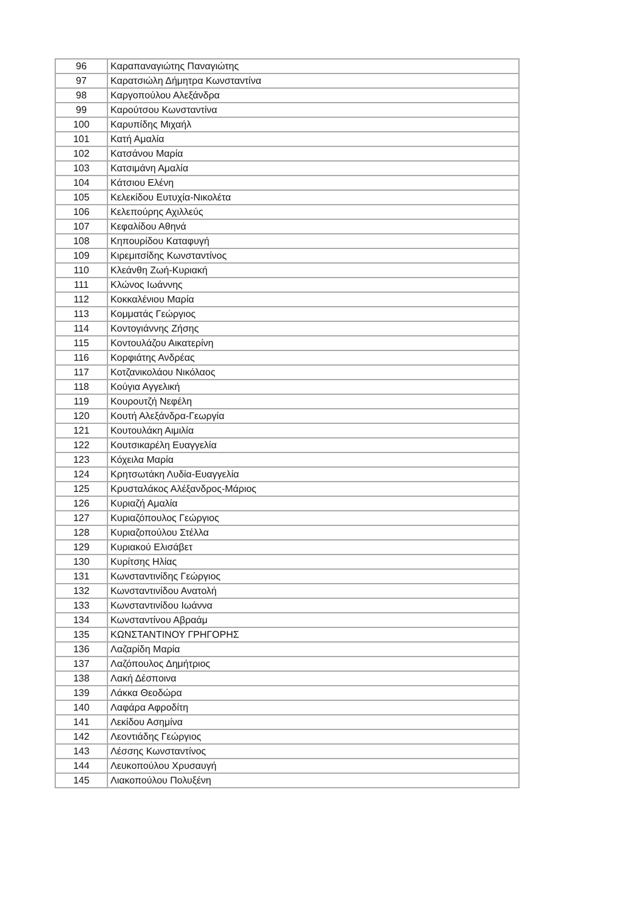| 96 | Καραπαναγιώτης Παναγιώτης |
| 97 | Καρατσιώλη Δήμητρα Κωνσταντίνα |
| 98 | Καργοπούλου Αλεξάνδρα |
| 99 | Καρούτσου Κωνσταντίνα |
| 100 | Καρυπίδης Μιχαήλ |
| 101 | Κατή Αμαλία |
| 102 | Κατσάνου Μαρία |
| 103 | Κατσιμάνη Αμαλία |
| 104 | Κάτσιου Ελένη |
| 105 | Κελεκίδου Ευτυχία-Νικολέτα |
| 106 | Κελεπούρης Αχιλλεύς |
| 107 | Κεφαλίδου Αθηνά |
| 108 | Κηπουρίδου Καταφυγή |
| 109 | Κιρεμιτσίδης Κωνσταντίνος |
| 110 | Κλεάνθη Ζωή-Κυριακή |
| 111 | Κλώνος Ιωάννης |
| 112 | Κοκκαλένιου Μαρία |
| 113 | Κομματάς Γεώργιος |
| 114 | Κοντογιάννης Ζήσης |
| 115 | Κοντουλάζου Αικατερίνη |
| 116 | Κορφιάτης Ανδρέας |
| 117 | Κοτζανικολάου Νικόλαος |
| 118 | Κούγια Αγγελική |
| 119 | Κουρουτζή Νεφέλη |
| 120 | Κουτή Αλεξάνδρα-Γεωργία |
| 121 | Κουτουλάκη Αιμιλία |
| 122 | Κουτσικαρέλη Ευαγγελία |
| 123 | Κόχειλα Μαρία |
| 124 | Κρητσωτάκη Λυδία-Ευαγγελία |
| 125 | Κρυσταλάκος Αλέξανδρος-Μάριος |
| 126 | Κυριαζή Αμαλία |
| 127 | Κυριαζόπουλος Γεώργιος |
| 128 | Κυριαζοπούλου Στέλλα |
| 129 | Κυριακού Ελισάβετ |
| 130 | Κυρίτσης Ηλίας |
| 131 | Κωνσταντινίδης Γεώργιος |
| 132 | Κωνσταντινίδου Ανατολή |
| 133 | Κωνσταντινίδου Ιωάννα |
| 134 | Κωνσταντίνου Αβραάμ |
| 135 | ΚΩΝΣΤΑΝΤΙΝΟΥ ΓΡΗΓΟΡΗΣ |
| 136 | Λαζαρίδη Μαρία |
| 137 | Λαζόπουλος Δημήτριος |
| 138 | Λακή Δέσποινα |
| 139 | Λάκκα Θεοδώρα |
| 140 | Λαφάρα Αφροδίτη |
| 141 | Λεκίδου Ασημίνα |
| 142 | Λεοντιάδης Γεώργιος |
| 143 | Λέσσης Κωνσταντίνος |
| 144 | Λευκοπούλου Χρυσαυγή |
| 145 | Λιακοπούλου Πολυξένη |